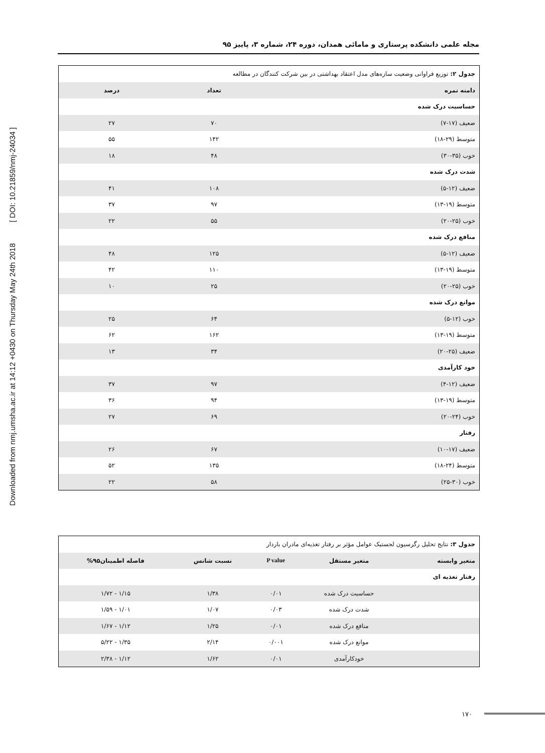Downloaded from nmj.umsha.ac.ir at 14:12 +0430 on Thursday May 24th 2018 [ DOI: 10.21859/nmj-24034 ]
مجله علمی دانشکده پرستاری و مامائی همدان، دوره ۲۴، شماره ۳، پاییز ۹۵
| جدول ۲: توزیع فراوانی وضعیت سازه‌های مدل اعتقاد بهداشتی در بین شرکت کنندگان در مطالعه | | |
| دامنه نمره | تعداد | درصد |
| حساسیت درک شده | | |
| ضعیف (۱۷-۷) | ۷۰ | ۲۷ |
| متوسط (۲۹-۱۸) | ۱۴۲ | ۵۵ |
| خوب (۳۵-۳۰) | ۴۸ | ۱۸ |
| شدت درک شده | | |
| ضعیف (۱۲-۵) | ۱۰۸ | ۴۱ |
| متوسط (۱۹-۱۳) | ۹۷ | ۳۷ |
| خوب (۲۵-۲۰) | ۵۵ | ۲۲ |
| منافع درک شده | | |
| ضعیف (۱۲-۵) | ۱۲۵ | ۴۸ |
| متوسط (۱۹-۱۳) | ۱۱۰ | ۴۲ |
| خوب (۲۵-۲۰) | ۲۵ | ۱۰ |
| موانع درک شده | | |
| خوب (۱۲-۵) | ۶۴ | ۲۵ |
| متوسط (۱۹-۱۳) | ۱۶۲ | ۶۲ |
| ضعیف (۲۵-۲۰) | ۳۴ | ۱۳ |
| خود کارآمدی | | |
| ضعیف (۱۲-۴) | ۹۷ | ۳۷ |
| متوسط (۱۹-۱۳) | ۹۴ | ۳۶ |
| خوب (۲۴-۲۰) | ۶۹ | ۲۷ |
| رفتار | | |
| ضعیف (۱۷-۱۰) | ۶۷ | ۲۶ |
| متوسط (۲۴-۱۸) | ۱۳۵ | ۵۲ |
| خوب (۳۰-۲۵) | ۵۸ | ۲۲ |
| جدول ۳: نتایج تحلیل رگرسیون لجستیک عوامل مؤثر بر رفتار تغذیه‌ای مادران باردار | | | | |
| متغیر وابسته | متغیر مستقل | P value | نسبت شانس | فاصله اطمینان۹۵% |
| رفتار تغذیه ای | | | | |
| | حساسیت درک شده | ۰/۰۱ | ۱/۳۸ | ۱/۱۵ - ۱/۷۲ |
| | شدت درک شده | ۰/۰۳ | ۱/۰۷ | ۱/۰۱ - ۱/۵۹ |
| | منافع درک شده | ۰/۰۱ | ۱/۲۵ | ۱/۱۲ - ۱/۶۷ |
| | موانع درک شده | ۰/۰۰۱ | ۲/۱۴ | ۱/۳۵ - ۵/۲۲ |
| | خودکارآمدی | ۰/۰۱ | ۱/۶۲ | ۱/۱۲ - ۲/۳۸ |
۱۷۰